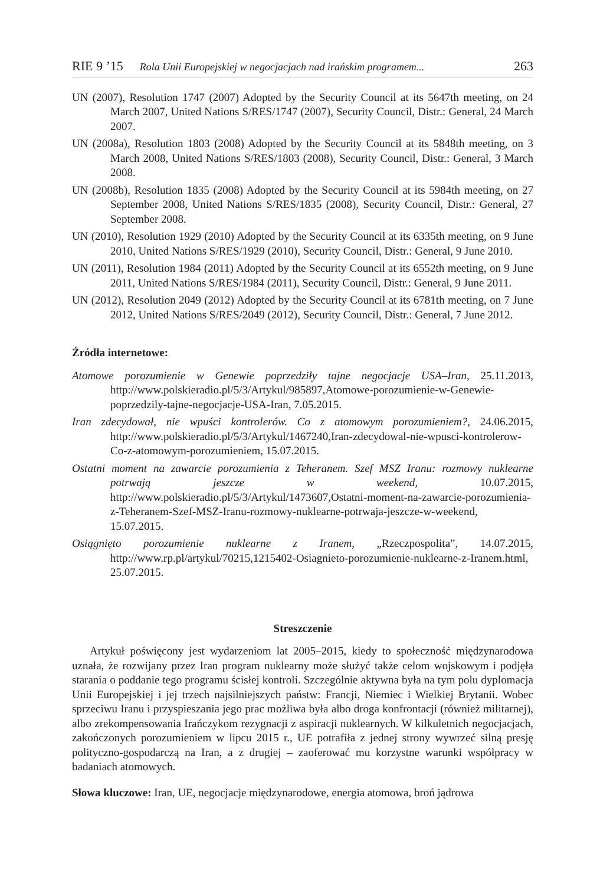RIE 9 ’15 Rola Unii Europejskiej w negocjacjach nad irańskim programem... 263
UN (2007), Resolution 1747 (2007) Adopted by the Security Council at its 5647th meeting, on 24 March 2007, United Nations S/RES/1747 (2007), Security Council, Distr.: General, 24 March 2007.
UN (2008a), Resolution 1803 (2008) Adopted by the Security Council at its 5848th meeting, on 3 March 2008, United Nations S/RES/1803 (2008), Security Council, Distr.: General, 3 March 2008.
UN (2008b), Resolution 1835 (2008) Adopted by the Security Council at its 5984th meeting, on 27 September 2008, United Nations S/RES/1835 (2008), Security Council, Distr.: General, 27 September 2008.
UN (2010), Resolution 1929 (2010) Adopted by the Security Council at its 6335th meeting, on 9 June 2010, United Nations S/RES/1929 (2010), Security Council, Distr.: General, 9 June 2010.
UN (2011), Resolution 1984 (2011) Adopted by the Security Council at its 6552th meeting, on 9 June 2011, United Nations S/RES/1984 (2011), Security Council, Distr.: General, 9 June 2011.
UN (2012), Resolution 2049 (2012) Adopted by the Security Council at its 6781th meeting, on 7 June 2012, United Nations S/RES/2049 (2012), Security Council, Distr.: General, 7 June 2012.
Źródła internetowe:
Atomowe porozumienie w Genewie poprzedziły tajne negocjacje USA–Iran, 25.11.2013, http://www.polskieradio.pl/5/3/Artykul/985897,Atomowe-porozumienie-w-Genewie-poprzedzily-tajne-negocjacje-USA-Iran, 7.05.2015.
Iran zdecydował, nie wpuści kontrolerów. Co z atomowym porozumieniem?, 24.06.2015, http://www.polskieradio.pl/5/3/Artykul/1467240,Iran-zdecydowal-nie-wpusci-kontrolerow-Co-z-atomowym-porozumieniem, 15.07.2015.
Ostatni moment na zawarcie porozumienia z Teheranem. Szef MSZ Iranu: rozmowy nuklearne potrwają jeszcze w weekend, 10.07.2015, http://www.polskieradio.pl/5/3/Artykul/1473607,Ostatni-moment-na-zawarcie-porozumienia-z-Teheranem-Szef-MSZ-Iranu-rozmowy-nuklearne-potrwaja-jeszcze-w-weekend, 15.07.2015.
Osiągnięto porozumienie nuklearne z Iranem, „Rzeczpospolita”, 14.07.2015, http://www.rp.pl/artykul/70215,1215402-Osiagnieto-porozumienie-nuklearne-z-Iranem.html, 25.07.2015.
Streszczenie
Artykuł poświęcony jest wydarzeniom lat 2005–2015, kiedy to społeczność międzynarodowa uznała, że rozwijany przez Iran program nuklearny może służyć także celom wojskowym i podjęła starania o poddanie tego programu ścisłej kontroli. Szczególnie aktywna była na tym polu dyplomacja Unii Europejskiej i jej trzech najsilniejszych państw: Francji, Niemiec i Wielkiej Brytanii. Wobec sprzeciwu Iranu i przyspieszania jego prac możliwa była albo droga konfrontacji (również militarnej), albo zrekompensowania Irańczykom rezygnacji z aspiracji nuklearnych. W kilkuletnich negocjacjach, zakończonych porozumieniem w lipcu 2015 r., UE potrafiła z jednej strony wywrzeć silną presję polityczno-gospodarczą na Iran, a z drugiej – zaoferować mu korzystne warunki współpracy w badaniach atomowych.
Słowa kluczowe: Iran, UE, negocjacje międzynarodowe, energia atomowa, broń jądrowa